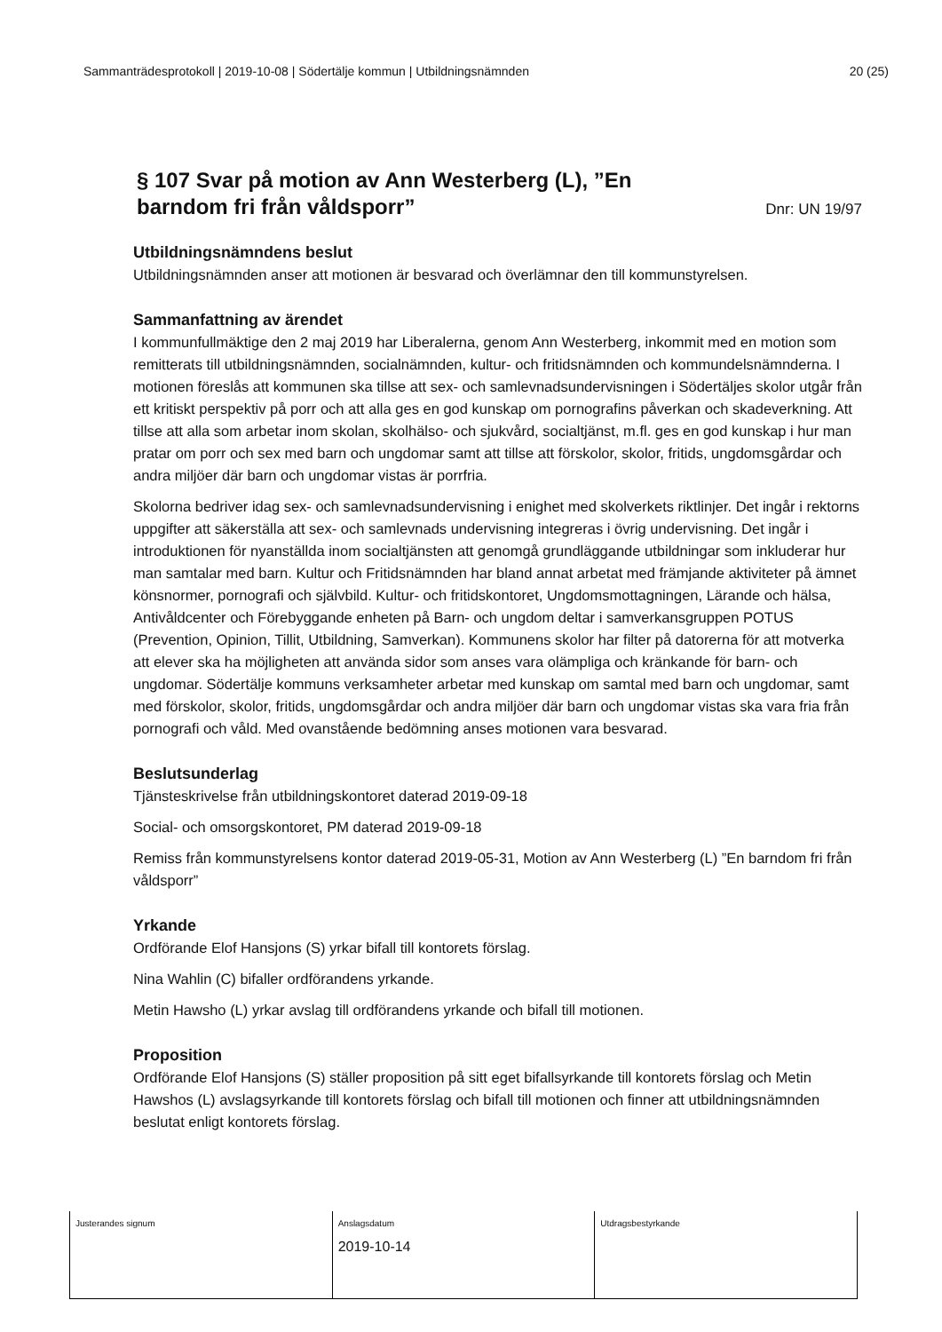Sammanträdesprotokoll | 2019-10-08 | Södertälje kommun | Utbildningsnämnden 20 (25)
§ 107 Svar på motion av Ann Westerberg (L), ”En barndom fri från våldsporr”
Dnr: UN 19/97
Utbildningsnämndens beslut
Utbildningsnämnden anser att motionen är besvarad och överlämnar den till kommunstyrelsen.
Sammanfattning av ärendet
I kommunfullmäktige den 2 maj 2019 har Liberalerna, genom Ann Westerberg, inkommit med en motion som remitterats till utbildningsnämnden, socialnämnden, kultur- och fritidsnämnden och kommundelsnämnderna. I motionen föreslås att kommunen ska tillse att sex- och samlevnadsundervisningen i Södertäljes skolor utgår från ett kritiskt perspektiv på porr och att alla ges en god kunskap om pornografins påverkan och skadeverkning. Att tillse att alla som arbetar inom skolan, skolhälso- och sjukvård, socialtjänst, m.fl. ges en god kunskap i hur man pratar om porr och sex med barn och ungdomar samt att tillse att förskolor, skolor, fritids, ungdomsgårdar och andra miljöer där barn och ungdomar vistas är porrfria.
Skolorna bedriver idag sex- och samlevnadsundervisning i enighet med skolverkets riktlinjer. Det ingår i rektorns uppgifter att säkerställa att sex- och samlevnads undervisning integreras i övrig undervisning. Det ingår i introduktionen för nyanställda inom socialtjänsten att genomgå grundläggande utbildningar som inkluderar hur man samtalar med barn. Kultur och Fritidsnämnden har bland annat arbetat med främjande aktiviteter på ämnet könsnormer, pornografi och självbild. Kultur- och fritidskontoret, Ungdomsmottagningen, Lärande och hälsa, Antivåldcenter och Förebyggande enheten på Barn- och ungdom deltar i samverkansgruppen POTUS (Prevention, Opinion, Tillit, Utbildning, Samverkan). Kommunens skolor har filter på datorerna för att motverka att elever ska ha möjligheten att använda sidor som anses vara olämpliga och kränkande för barn- och ungdomar. Södertälje kommuns verksamheter arbetar med kunskap om samtal med barn och ungdomar, samt med förskolor, skolor, fritids, ungdomsgårdar och andra miljöer där barn och ungdomar vistas ska vara fria från pornografi och våld. Med ovanstående bedömning anses motionen vara besvarad.
Beslutsunderlag
Tjänsteskrivelse från utbildningskontoret daterad 2019-09-18
Social- och omsorgskontoret, PM daterad 2019-09-18
Remiss från kommunstyrelsens kontor daterad 2019-05-31, Motion av Ann Westerberg (L) ”En barndom fri från våldsporr”
Yrkande
Ordförande Elof Hansjons (S) yrkar bifall till kontorets förslag.
Nina Wahlin (C) bifaller ordförandens yrkande.
Metin Hawsho (L) yrkar avslag till ordförandens yrkande och bifall till motionen.
Proposition
Ordförande Elof Hansjons (S) ställer proposition på sitt eget bifallsyrkande till kontorets förslag och Metin Hawshos (L) avslagsyrkande till kontorets förslag och bifall till motionen och finner att utbildningsnämnden beslutat enligt kontorets förslag.
| Justerandes signum | Anslagsdatum 2019-10-14 | Utdragsbestyrkande |